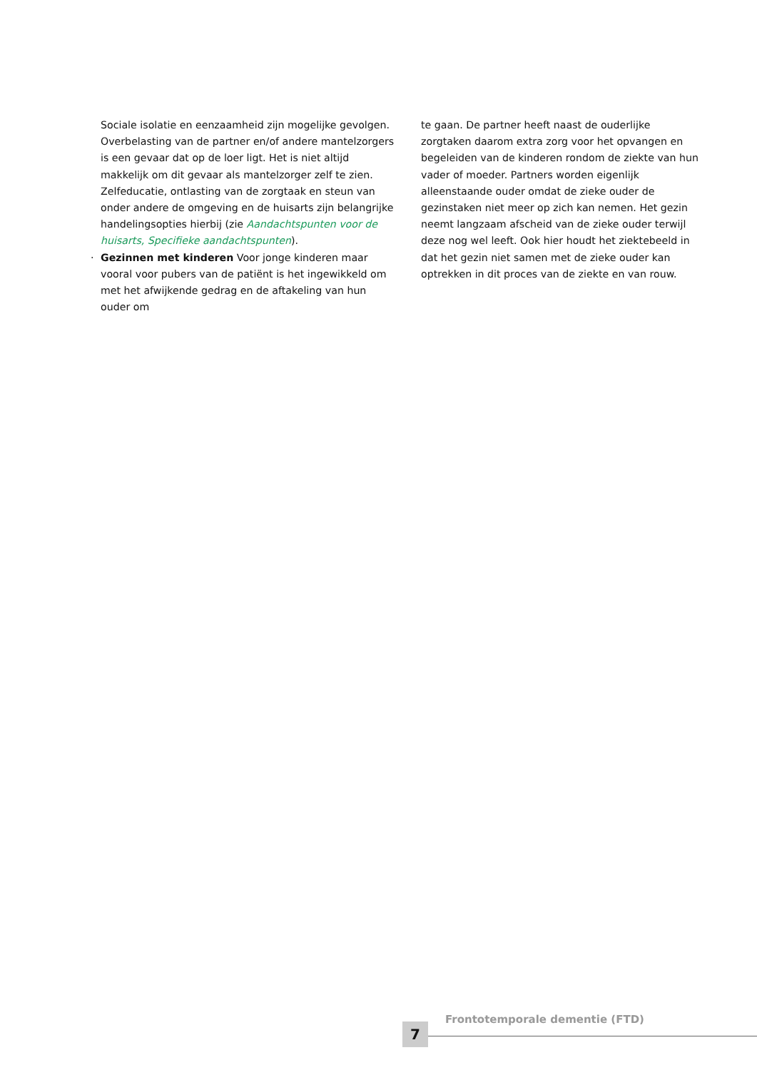Sociale isolatie en eenzaamheid zijn mogelijke gevolgen. Overbelasting van de partner en/of andere mantelzorgers is een gevaar dat op de loer ligt. Het is niet altijd makkelijk om dit gevaar als mantelzorger zelf te zien. Zelfeducatie, ontlasting van de zorgtaak en steun van onder andere de omgeving en de huisarts zijn belangrijke handelingsopties hierbij (zie Aandachtspunten voor de huisarts, Specifieke aandachtspunten).
· Gezinnen met kinderen Voor jonge kinderen maar vooral voor pubers van de patiënt is het ingewikkeld om met het afwijkende gedrag en de aftakeling van hun ouder om
te gaan. De partner heeft naast de ouderlijke zorgtaken daarom extra zorg voor het opvangen en begeleiden van de kinderen rondom de ziekte van hun vader of moeder. Partners worden eigenlijk alleenstaande ouder omdat de zieke ouder de gezinstaken niet meer op zich kan nemen. Het gezin neemt langzaam afscheid van de zieke ouder terwijl deze nog wel leeft. Ook hier houdt het ziektebeeld in dat het gezin niet samen met de zieke ouder kan optrekken in dit proces van de ziekte en van rouw.
7
Frontotemporale dementie (FTD)